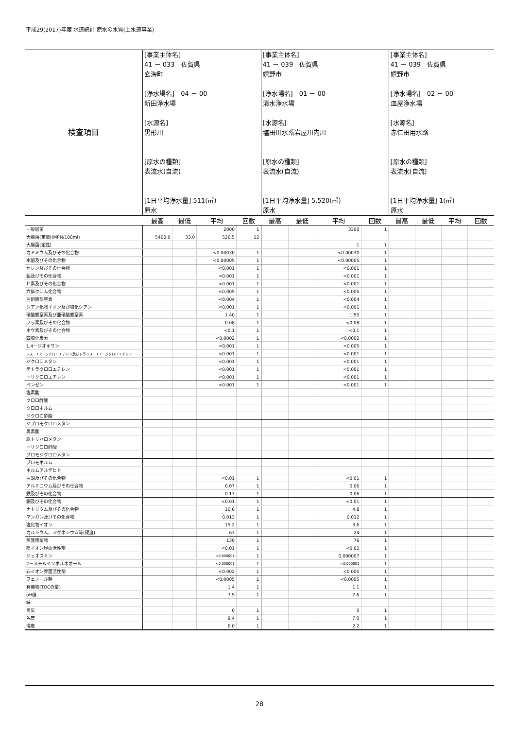平成29(2017)年度 水道統計 原水の水質(上水道事業)
| 検査項目 | [事業主体名] 41 － 033 佐賀県 玄海町 [浄水場名] 04 － 00 新田浄水場 [水源名] 黒形川 [原水の種類] 表流水(自流) [1日平均浄水量] 511(㎥) 原水 | | | | [事業主体名] 41 － 039 佐賀県 嬉野市 [浄水場名] 01 － 00 清水浄水場 [水源名] 塩田川水系岩屋川内川 [原水の種類] 表流水(自流) [1日平均浄水量] 5,520(㎥) 原水 | | | | [事業主体名] 41 － 039 佐賀県 嬉野市 [浄水場名] 02 － 00 皿屋浄水場 [水源名] 赤仁田用水路 [原水の種類] 表流水(自流) [1日平均浄水量] 1(㎥) 原水 | | | |
| | 最高 | 最低 | 平均 | 回数 | 最高 | 最低 | 平均 | 回数 | 最高 | 最低 | 平均 | 回数 |
| 一般細菌 | | | 2000 | 1 | | | 3300 | 1 | | | | |
| 大腸菌(定量)(MPN/100ml) | 5400.0 | 33.0 | 526.5 | 12 | | | | | | | | |
| 大腸菌(定性) | | | | | | | 1 | 1 | | | | |
| カドミウム及びその化合物 | | | <0.00030 | 1 | | | <0.00030 | 1 | | | | |
| 水銀及びその化合物 | | | <0.00005 | 1 | | | <0.00005 | 1 | | | | |
| セレン及びその化合物 | | | <0.001 | 1 | | | <0.001 | 1 | | | | |
| 鉛及びその化合物 | | | <0.001 | 1 | | | <0.001 | 1 | | | | |
| ヒ素及びその化合物 | | | <0.001 | 1 | | | <0.001 | 1 | | | | |
| 六価クロム化合物 | | | <0.005 | 1 | | | <0.005 | 1 | | | | |
| 亜硝酸態窒素 | | | <0.004 | 1 | | | <0.004 | 1 | | | | |
| シアン化物イオン及び塩化シアン | | | <0.001 | 1 | | | <0.001 | 1 | | | | |
| 硝酸態窒素及び亜硝酸態窒素 | | | 1.40 | 1 | | | 1.50 | 1 | | | | |
| フッ素及びその化合物 | | | 0.08 | 1 | | | <0.08 | 1 | | | | |
| ホウ素及びその化合物 | | | <0.1 | 1 | | | <0.1 | 1 | | | | |
| 四塩化炭素 | | | <0.0002 | 1 | | | <0.0002 | 1 | | | | |
| 1,4－ジオキサン | | | <0.001 | 1 | | | <0.005 | 1 | | | | |
| シス－1,2－ジクロロエチレン及びトランス－1,2－ジクロロエチレン | | | <0.001 | 1 | | | <0.001 | 1 | | | | |
| ジクロロメタン | | | <0.001 | 1 | | | <0.001 | 1 | | | | |
| テトラクロロエチレン | | | <0.001 | 1 | | | <0.001 | 1 | | | | |
| トリクロロエチレン | | | <0.001 | 1 | | | <0.001 | 1 | | | | |
| ベンゼン | | | <0.001 | 1 | | | <0.001 | 1 | | | | |
| 塩素酸 | | | | | | | | | | | | |
| クロロ酢酸 | | | | | | | | | | | | |
| クロロホルム | | | | | | | | | | | | |
| ジクロロ酢酸 | | | | | | | | | | | | |
| ジブロモクロロメタン | | | | | | | | | | | | |
| 臭素酸 | | | | | | | | | | | | |
| 総トリハロメタン | | | | | | | | | | | | |
| トリクロロ酢酸 | | | | | | | | | | | | |
| ブロモジクロロメタン | | | | | | | | | | | | |
| ブロモホルム | | | | | | | | | | | | |
| ホルムアルデヒド | | | | | | | | | | | | |
| 亜鉛及びその化合物 | | | <0.01 | 1 | | | <0.01 | 1 | | | | |
| アルミニウム及びその化合物 | | | 0.07 | 1 | | | 0.06 | 1 | | | | |
| 鉄及びその化合物 | | | 0.17 | 1 | | | 0.06 | 1 | | | | |
| 銅及びその化合物 | | | <0.01 | 1 | | | <0.01 | 1 | | | | |
| ナトリウム及びその化合物 | | | 10.6 | 1 | | | 4.8 | 1 | | | | |
| マンガン及びその化合物 | | | 0.013 | 1 | | | 0.012 | 1 | | | | |
| 塩化物イオン | | | 15.2 | 1 | | | 3.6 | 1 | | | | |
| カルシウム、マグネシウム等(硬度) | | | 63 | 1 | | | 24 | 1 | | | | |
| 蒸発残留物 | | | 130 | 1 | | | 76 | 1 | | | | |
| 陰イオン界面活性剤 | | | <0.01 | 1 | | | <0.02 | 1 | | | | |
| ジェオスミン | | | <0.000001 | 1 | | | 0.000007 | 1 | | | | |
| 2－メチルイソボルネオール | | | <0.000001 | 1 | | | <0.000001 | 1 | | | | |
| 非イオン界面活性剤 | | | <0.002 | 1 | | | <0.005 | 1 | | | | |
| フェノール類 | | | <0.0005 | 1 | | | <0.0005 | 1 | | | | |
| 有機物(TOCの量) | | | 1.4 | 1 | | | 1.1 | 1 | | | | |
| pH値 | | | 7.9 | 1 | | | 7.6 | 1 | | | | |
| 味 | | | | | | | | | | | | |
| 臭気 | | | 0 | 1 | | | 0 | 1 | | | | |
| 色度 | | | 9.4 | 1 | | | 7.0 | 1 | | | | |
| 濁度 | | | 6.0 | 1 | | | 2.2 | 1 | | | | |
28